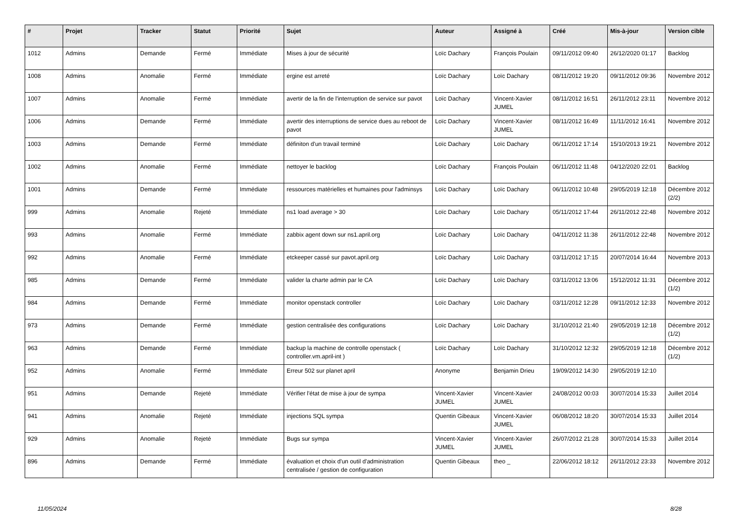| # | Projet | Tracker | Statut | Priorité | Sujet | Auteur | Assigné à | Créé | Mis-à-jour | Version cible |
| --- | --- | --- | --- | --- | --- | --- | --- | --- | --- | --- |
| 1012 | Admins | Demande | Fermé | Immédiate | Mises à jour de sécurité | Loïc Dachary | François Poulain | 09/11/2012 09:40 | 26/12/2020 01:17 | Backlog |
| 1008 | Admins | Anomalie | Fermé | Immédiate | ergine est arreté | Loïc Dachary | Loïc Dachary | 08/11/2012 19:20 | 09/11/2012 09:36 | Novembre 2012 |
| 1007 | Admins | Anomalie | Fermé | Immédiate | avertir de la fin de l'interruption de service sur pavot | Loïc Dachary | Vincent-Xavier JUMEL | 08/11/2012 16:51 | 26/11/2012 23:11 | Novembre 2012 |
| 1006 | Admins | Demande | Fermé | Immédiate | avertir des interruptions de service dues au reboot de pavot | Loïc Dachary | Vincent-Xavier JUMEL | 08/11/2012 16:49 | 11/11/2012 16:41 | Novembre 2012 |
| 1003 | Admins | Demande | Fermé | Immédiate | définiton d'un travail terminé | Loïc Dachary | Loïc Dachary | 06/11/2012 17:14 | 15/10/2013 19:21 | Novembre 2012 |
| 1002 | Admins | Anomalie | Fermé | Immédiate | nettoyer le backlog | Loïc Dachary | François Poulain | 06/11/2012 11:48 | 04/12/2020 22:01 | Backlog |
| 1001 | Admins | Demande | Fermé | Immédiate | ressources matérielles et humaines pour l'adminsys | Loïc Dachary | Loïc Dachary | 06/11/2012 10:48 | 29/05/2019 12:18 | Décembre 2012 (2/2) |
| 999 | Admins | Anomalie | Rejeté | Immédiate | ns1 load average > 30 | Loïc Dachary | Loïc Dachary | 05/11/2012 17:44 | 26/11/2012 22:48 | Novembre 2012 |
| 993 | Admins | Anomalie | Fermé | Immédiate | zabbix agent down sur ns1.april.org | Loïc Dachary | Loïc Dachary | 04/11/2012 11:38 | 26/11/2012 22:48 | Novembre 2012 |
| 992 | Admins | Anomalie | Fermé | Immédiate | etckeeper cassé sur pavot.april.org | Loïc Dachary | Loïc Dachary | 03/11/2012 17:15 | 20/07/2014 16:44 | Novembre 2013 |
| 985 | Admins | Demande | Fermé | Immédiate | valider la charte admin par le CA | Loïc Dachary | Loïc Dachary | 03/11/2012 13:06 | 15/12/2012 11:31 | Décembre 2012 (1/2) |
| 984 | Admins | Demande | Fermé | Immédiate | monitor openstack controller | Loïc Dachary | Loïc Dachary | 03/11/2012 12:28 | 09/11/2012 12:33 | Novembre 2012 |
| 973 | Admins | Demande | Fermé | Immédiate | gestion centralisée des configurations | Loïc Dachary | Loïc Dachary | 31/10/2012 21:40 | 29/05/2019 12:18 | Décembre 2012 (1/2) |
| 963 | Admins | Demande | Fermé | Immédiate | backup la machine de controlle openstack ( controller.vm.april-int ) | Loïc Dachary | Loïc Dachary | 31/10/2012 12:32 | 29/05/2019 12:18 | Décembre 2012 (1/2) |
| 952 | Admins | Anomalie | Fermé | Immédiate | Erreur 502 sur planet april | Anonyme | Benjamin Drieu | 19/09/2012 14:30 | 29/05/2019 12:10 | |
| 951 | Admins | Demande | Rejeté | Immédiate | Vérifier l'état de mise à jour de sympa | Vincent-Xavier JUMEL | Vincent-Xavier JUMEL | 24/08/2012 00:03 | 30/07/2014 15:33 | Juillet 2014 |
| 941 | Admins | Anomalie | Rejeté | Immédiate | injections SQL sympa | Quentin Gibeaux | Vincent-Xavier JUMEL | 06/08/2012 18:20 | 30/07/2014 15:33 | Juillet 2014 |
| 929 | Admins | Anomalie | Rejeté | Immédiate | Bugs sur sympa | Vincent-Xavier JUMEL | Vincent-Xavier JUMEL | 26/07/2012 21:28 | 30/07/2014 15:33 | Juillet 2014 |
| 896 | Admins | Demande | Fermé | Immédiate | évaluation et choix d'un outil d'administration centralisée / gestion de configuration | Quentin Gibeaux | theo _ | 22/06/2012 18:12 | 26/11/2012 23:33 | Novembre 2012 |
11/05/2024 8/28